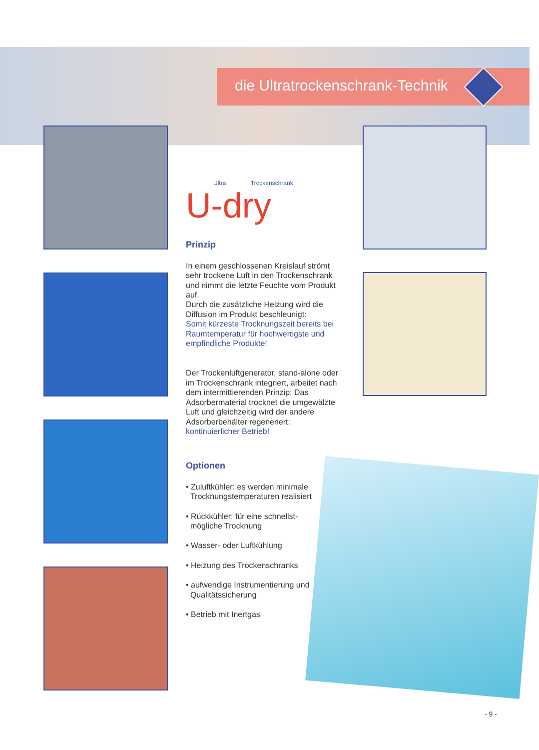die Ultratrockenschrank-Technik
Ultra Trockenschrank
U-dry
Prinzip
In einem geschlossenen Kreislauf strömt sehr trockene Luft in den Trockenschrank und nimmt die letzte Feuchte vom Produkt auf.
Durch die zusätzliche Heizung wird die Diffusion im Produkt beschleunigt:
Somit kürzeste Trocknungszeit bereits bei Raumtemperatur für hochwertigste und empfindliche Produkte!
Der Trockenluftgenerator, stand-alone oder im Trockenschrank integriert, arbeitet nach dem intermittierenden Prinzip: Das Adsorbermaterial trocknet die umgewälzte Luft und gleichzeitig wird der andere Adsorberbehälter regeneriert:
kontinuierlicher Betrieb!
Optionen
• Zuluftkühler: es werden minimale
Trocknungstemperaturen realisiert
• Rückkühler: für eine schnellst-
mögliche Trocknung
• Wasser- oder Luftkühlung
• Heizung des Trockenschranks
• aufwendige Instrumentierung und
Qualitätssicherung
• Betrieb mit Inertgas
- 9 -